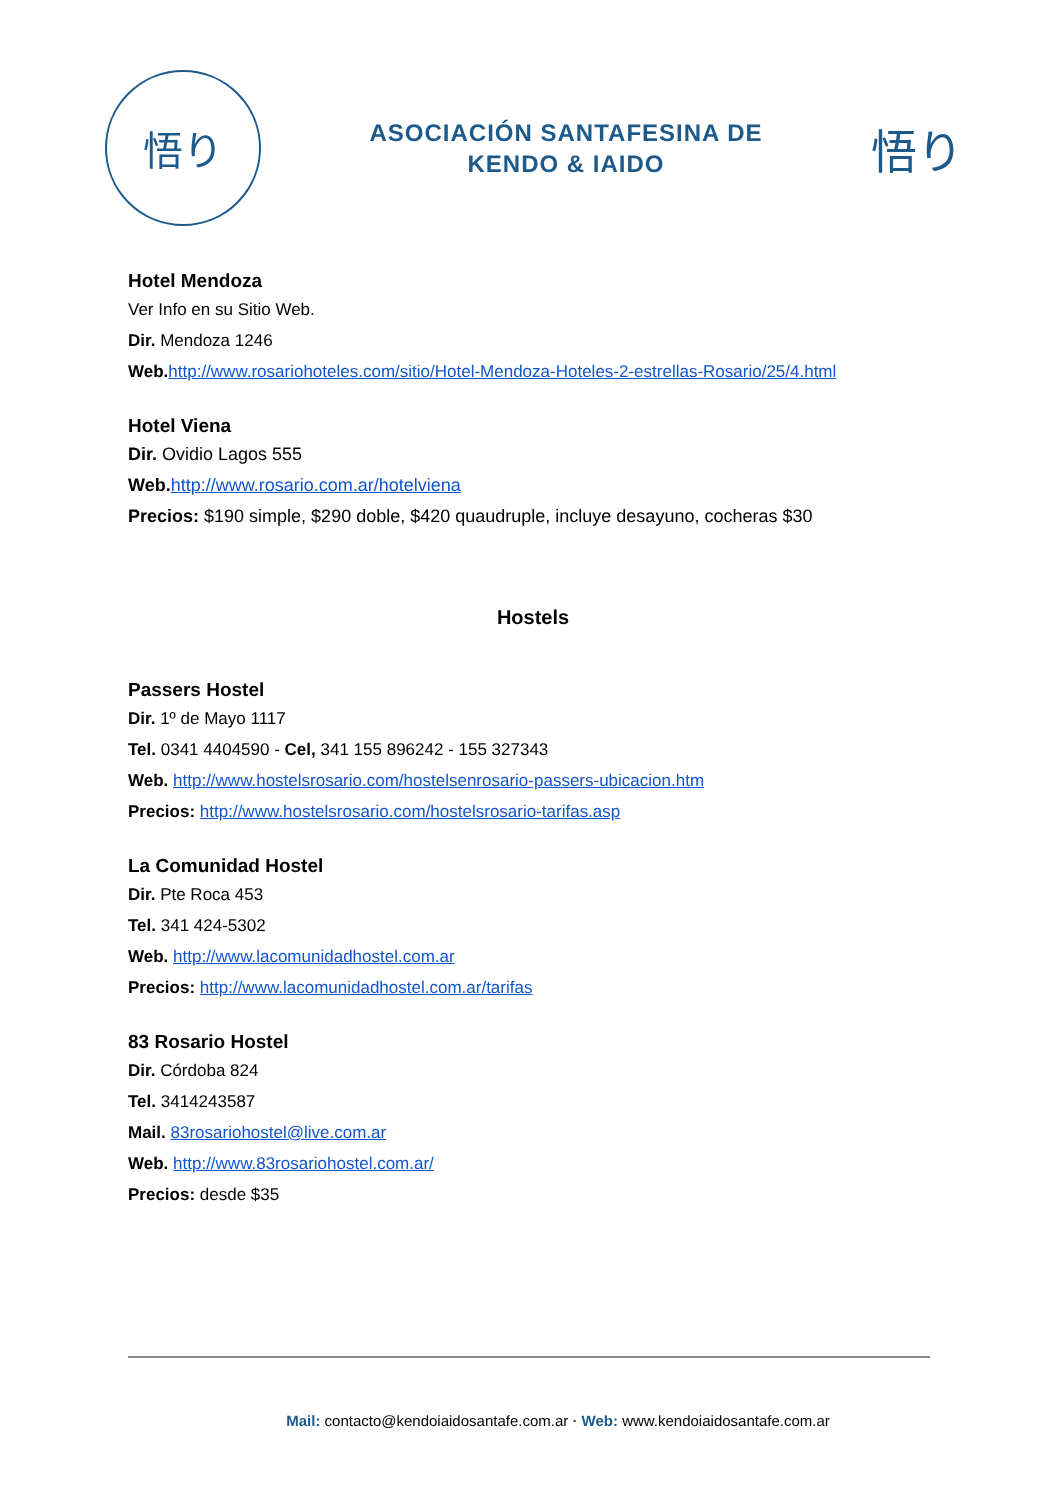悟り
ASOCIACIÓN SANTAFESINA DE
KENDO & IAIDO
悟り
Hotel Mendoza
Ver Info en su Sitio Web.
Dir. Mendoza 1246
Web. http://www.rosariohoteles.com/sitio/Hotel-Mendoza-Hoteles-2-estrellas-Rosario/25/4.html
Hotel Viena
Dir. Ovidio Lagos 555
Web. http://www.rosario.com.ar/hotelviena
Precios: $190 simple, $290 doble, $420 quaudruple, incluye desayuno, cocheras $30
Hostels
Passers Hostel
Dir. 1º de Mayo 1117
Tel. 0341 4404590 - Cel, 341 155 896242 - 155 327343
Web. http://www.hostelsrosario.com/hostelsenrosario-passers-ubicacion.htm
Precios: http://www.hostelsrosario.com/hostelsrosario-tarifas.asp
La Comunidad Hostel
Dir. Pte Roca 453
Tel. 341 424-5302
Web. http://www.lacomunidadhostel.com.ar
Precios: http://www.lacomunidadhostel.com.ar/tarifas
83 Rosario Hostel
Dir. Córdoba 824
Tel. 3414243587
Mail. 83rosariohostel@live.com.ar
Web. http://www.83rosariohostel.com.ar/
Precios: desde $35
Mail: contacto@kendoiaidosantafe.com.ar · Web: www.kendoiaidosantafe.com.ar